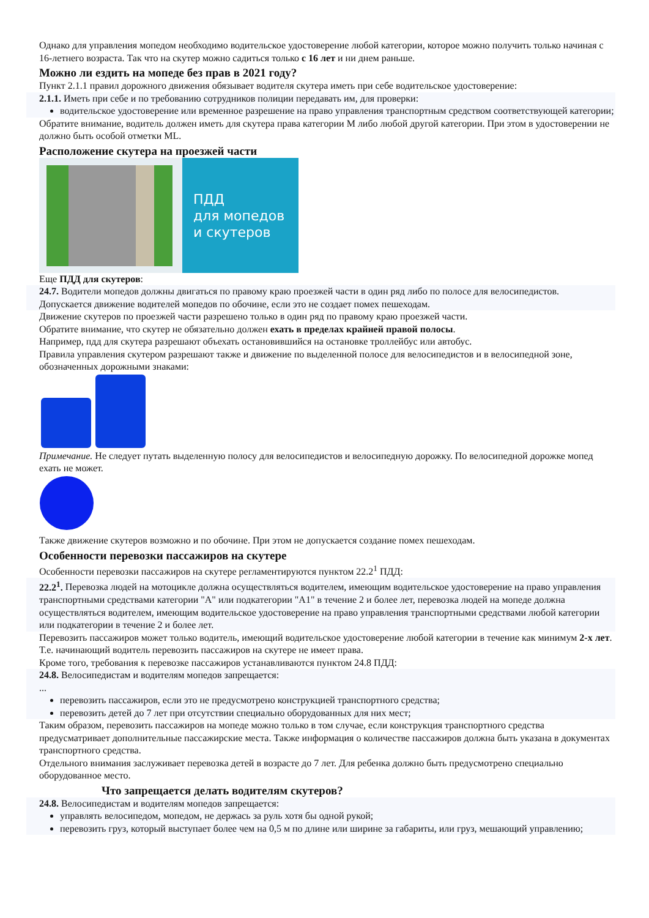Однако для управления мопедом необходимо водительское удостоверение любой категории, которое можно получить только начиная с 16-летнего возраста. Так что на скутер можно садиться только с 16 лет и ни днем раньше.
Можно ли ездить на мопеде без прав в 2021 году?
Пункт 2.1.1 правил дорожного движения обязывает водителя скутера иметь при себе водительское удостоверение:
2.1.1. Иметь при себе и по требованию сотрудников полиции передавать им, для проверки:
водительское удостоверение или временное разрешение на право управления транспортным средством соответствующей категории;
Обратите внимание, водитель должен иметь для скутера права категории M либо любой другой категории. При этом в удостоверении не должно быть особой отметки ML.
Расположение скутера на проезжей части
ПДД
для мопедов
и скутеров
Еще ПДД для скутеров:
24.7. Водители мопедов должны двигаться по правому краю проезжей части в один ряд либо по полосе для велосипедистов.
Допускается движение водителей мопедов по обочине, если это не создает помех пешеходам.
Движение скутеров по проезжей части разрешено только в один ряд по правому краю проезжей части.
Обратите внимание, что скутер не обязательно должен ехать в пределах крайней правой полосы.
Например, пдд для скутера разрешают объехать остановившийся на остановке троллейбус или автобус.
Правила управления скутером разрешают также и движение по выделенной полосе для велосипедистов и в велосипедной зоне, обозначенных дорожными знаками:
Примечание. Не следует путать выделенную полосу для велосипедистов и велосипедную дорожку. По велосипедной дорожке мопед ехать не может.
Также движение скутеров возможно и по обочине. При этом не допускается создание помех пешеходам.
Особенности перевозки пассажиров на скутере
Особенности перевозки пассажиров на скутере регламентируются пунктом 22.2<sup>1</sup> ПДД:
22.2<sup>1</sup>. Перевозка людей на мотоцикле должна осуществляться водителем, имеющим водительское удостоверение на право управления транспортными средствами категории "А" или подкатегории "А1" в течение 2 и более лет, перевозка людей на мопеде должна осуществляться водителем, имеющим водительское удостоверение на право управления транспортными средствами любой категории или подкатегории в течение 2 и более лет.
Перевозить пассажиров может только водитель, имеющий водительское удостоверение любой категории в течение как минимум 2-х лет. Т.е. начинающий водитель перевозить пассажиров на скутере не имеет права.
Кроме того, требования к перевозке пассажиров устанавливаются пунктом 24.8 ПДД:
24.8. Велосипедистам и водителям мопедов запрещается:
...
перевозить пассажиров, если это не предусмотрено конструкцией транспортного средства;
перевозить детей до 7 лет при отсутствии специально оборудованных для них мест;
Таким образом, перевозить пассажиров на мопеде можно только в том случае, если конструкция транспортного средства предусматривает дополнительные пассажирские места. Также информация о количестве пассажиров должна быть указана в документах транспортного средства.
Отдельного внимания заслуживает перевозка детей в возрасте до 7 лет. Для ребенка должно быть предусмотрено специально оборудованное место.
Что запрещается делать водителям скутеров?
24.8. Велосипедистам и водителям мопедов запрещается:
управлять велосипедом, мопедом, не держась за руль хотя бы одной рукой;
перевозить груз, который выступает более чем на 0,5 м по длине или ширине за габариты, или груз, мешающий управлению;